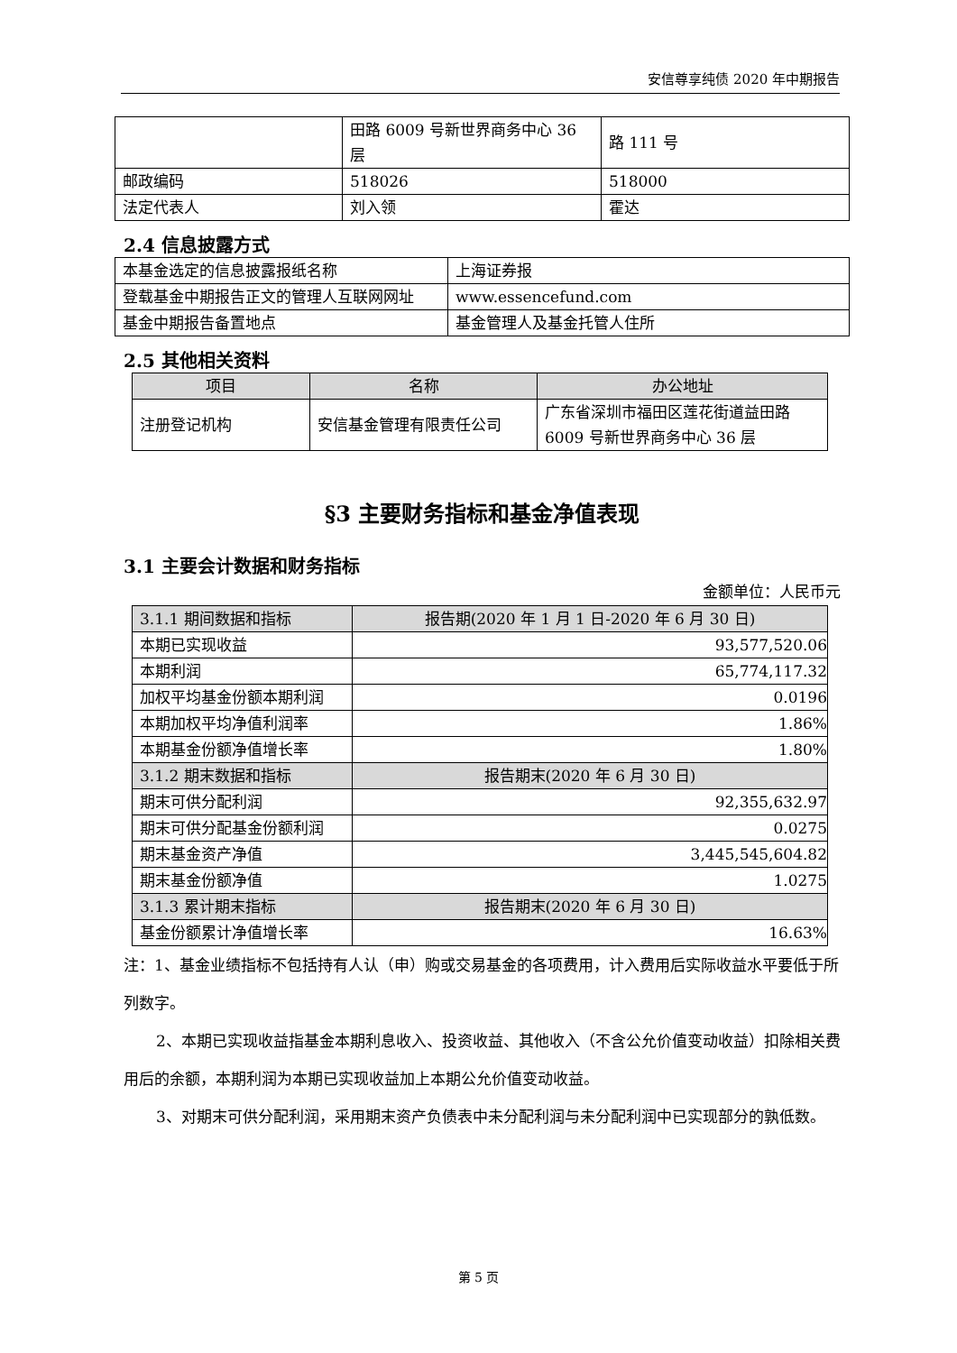安信尊享纯债 2020 年中期报告
| | 田路 6009 号新世界商务中心 36 层 | 路 111 号 |
| 邮政编码 | 518026 | 518000 |
| 法定代表人 | 刘入领 | 霍达 |
2.4 信息披露方式
| 本基金选定的信息披露报纸名称 | 上海证券报 |
| 登载基金中期报告正文的管理人互联网网址 | www.essencefund.com |
| 基金中期报告备置地点 | 基金管理人及基金托管人住所 |
2.5 其他相关资料
| 项目 | 名称 | 办公地址 |
| --- | --- | --- |
| 注册登记机构 | 安信基金管理有限责任公司 | 广东省深圳市福田区莲花街道益田路 6009 号新世界商务中心 36 层 |
§3 主要财务指标和基金净值表现
3.1 主要会计数据和财务指标
金额单位：人民币元
| 3.1.1 期间数据和指标 | 报告期(2020 年 1 月 1 日-2020 年 6 月 30 日) |
| 本期已实现收益 | 93,577,520.06 |
| 本期利润 | 65,774,117.32 |
| 加权平均基金份额本期利润 | 0.0196 |
| 本期加权平均净值利润率 | 1.86% |
| 本期基金份额净值增长率 | 1.80% |
| 3.1.2 期末数据和指标 | 报告期末(2020 年 6 月 30 日) |
| 期末可供分配利润 | 92,355,632.97 |
| 期末可供分配基金份额利润 | 0.0275 |
| 期末基金资产净值 | 3,445,545,604.82 |
| 期末基金份额净值 | 1.0275 |
| 3.1.3 累计期末指标 | 报告期末(2020 年 6 月 30 日) |
| 基金份额累计净值增长率 | 16.63% |
注：1、基金业绩指标不包括持有人认（申）购或交易基金的各项费用，计入费用后实际收益水平要低于所列数字。
2、本期已实现收益指基金本期利息收入、投资收益、其他收入（不含公允价值变动收益）扣除相关费用后的余额，本期利润为本期已实现收益加上本期公允价值变动收益。
3、对期末可供分配利润，采用期末资产负债表中未分配利润与未分配利润中已实现部分的孰低数。
第 5 页